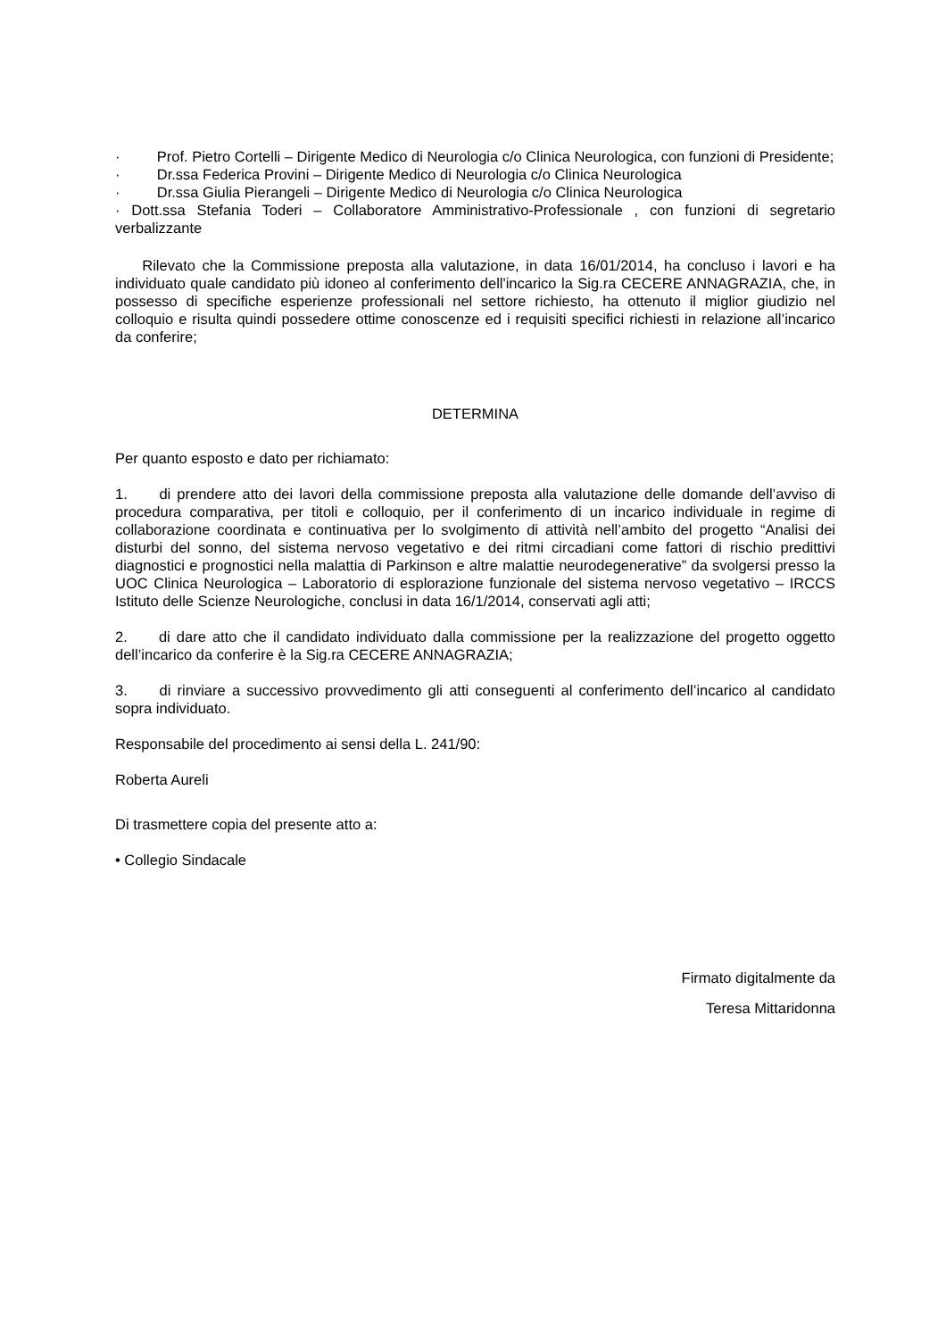· Prof. Pietro Cortelli – Dirigente Medico di Neurologia c/o Clinica Neurologica, con funzioni di Presidente;
· Dr.ssa Federica Provini – Dirigente Medico di Neurologia c/o Clinica Neurologica
· Dr.ssa Giulia Pierangeli – Dirigente Medico di Neurologia c/o Clinica Neurologica
· Dott.ssa Stefania Toderi – Collaboratore Amministrativo-Professionale , con funzioni di segretario verbalizzante
Rilevato che la Commissione preposta alla valutazione, in data 16/01/2014, ha concluso i lavori e ha individuato quale candidato più idoneo al conferimento dell'incarico la Sig.ra CECERE ANNAGRAZIA, che, in possesso di specifiche esperienze professionali nel settore richiesto, ha ottenuto il miglior giudizio nel colloquio e risulta quindi possedere ottime conoscenze ed i requisiti specifici richiesti in relazione all’incarico da conferire;
DETERMINA
Per quanto esposto e dato per richiamato:
1. di prendere atto dei lavori della commissione preposta alla valutazione delle domande dell’avviso di procedura comparativa, per titoli e colloquio, per il conferimento di un incarico individuale in regime di collaborazione coordinata e continuativa per lo svolgimento di attività nell’ambito del progetto “Analisi dei disturbi del sonno, del sistema nervoso vegetativo e dei ritmi circadiani come fattori di rischio predittivi diagnostici e prognostici nella malattia di Parkinson e altre malattie neurodegenerative” da svolgersi presso la UOC Clinica Neurologica – Laboratorio di esplorazione funzionale del sistema nervoso vegetativo – IRCCS Istituto delle Scienze Neurologiche, conclusi in data 16/1/2014, conservati agli atti;
2. di dare atto che il candidato individuato dalla commissione per la realizzazione del progetto oggetto dell’incarico da conferire è la Sig.ra CECERE ANNAGRAZIA;
3. di rinviare a successivo provvedimento gli atti conseguenti al conferimento dell’incarico al candidato sopra individuato.
Responsabile del procedimento ai sensi della L. 241/90:
Roberta Aureli
Di trasmettere copia del presente atto a:
• Collegio Sindacale
Firmato digitalmente da
Teresa Mittaridonna